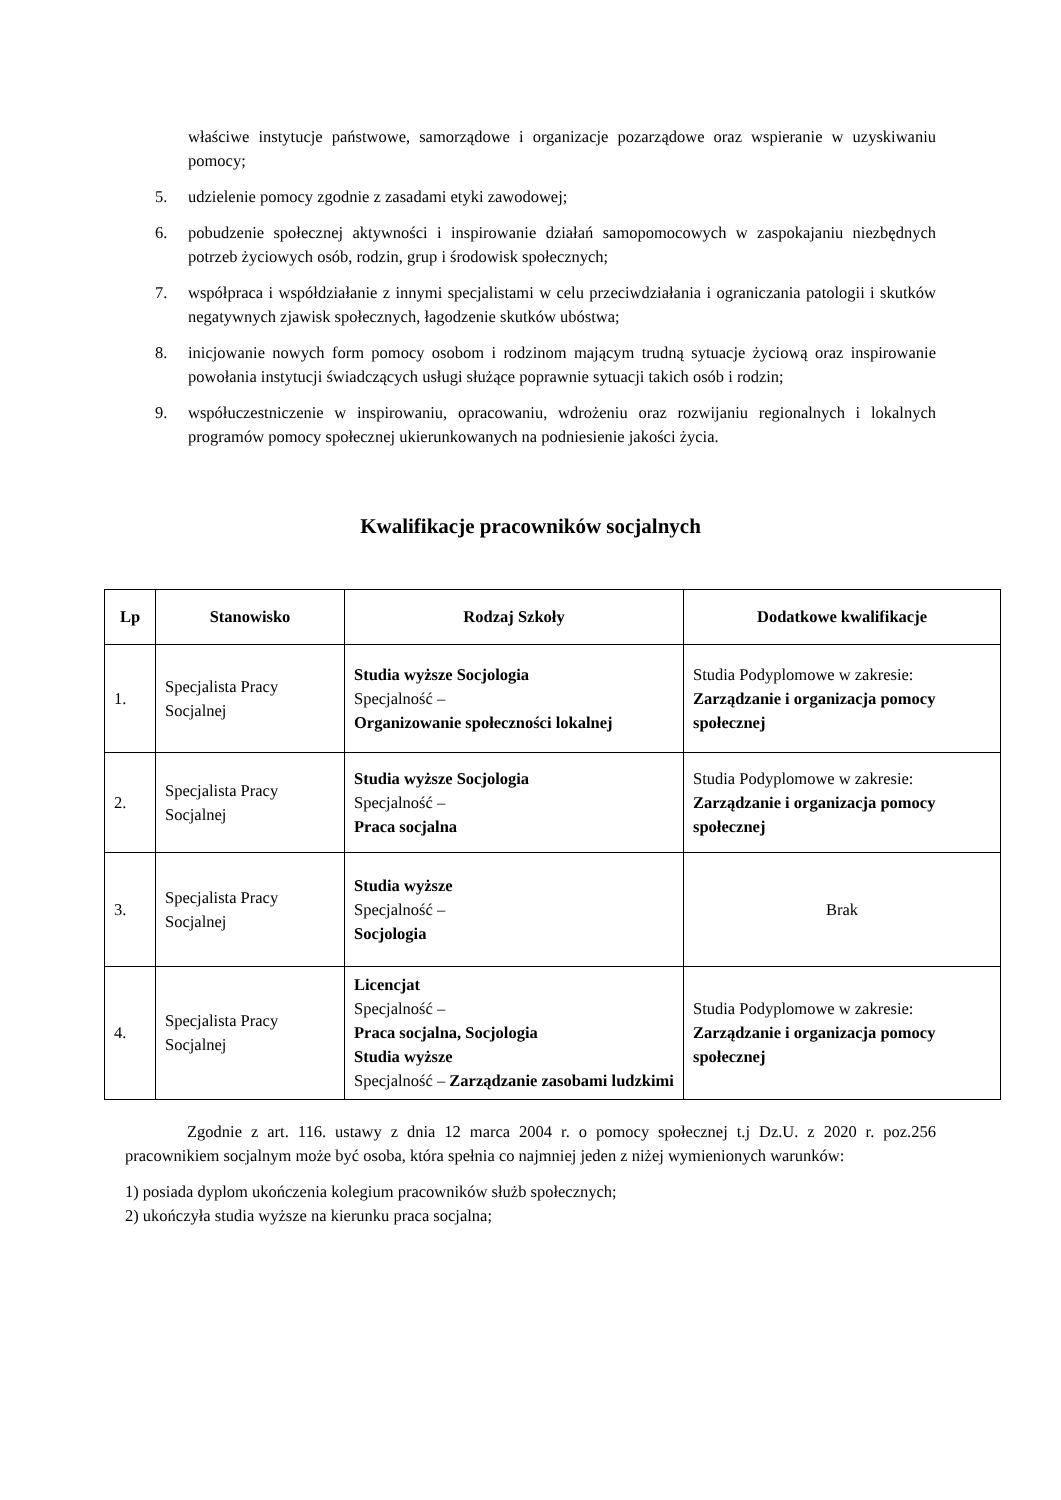właściwe instytucje państwowe, samorządowe i organizacje pozarządowe oraz wspieranie w uzyskiwaniu pomocy;
5. udzielenie pomocy zgodnie z zasadami etyki zawodowej;
6. pobudzenie społecznej aktywności i inspirowanie działań samopomocowych w zaspokajaniu niezbędnych potrzeb życiowych osób, rodzin, grup i środowisk społecznych;
7. współpraca i współdziałanie z innymi specjalistami w celu przeciwdziałania i ograniczania patologii i skutków negatywnych zjawisk społecznych, łagodzenie skutków ubóstwa;
8. inicjowanie nowych form pomocy osobom i rodzinom mającym trudną sytuacje życiową oraz inspirowanie powołania instytucji świadczących usługi służące poprawnie sytuacji takich osób i rodzin;
9. współuczestniczenie w inspirowaniu, opracowaniu, wdrożeniu oraz rozwijaniu regionalnych i lokalnych programów pomocy społecznej ukierunkowanych na podniesienie jakości życia.
Kwalifikacje pracowników socjalnych
| Lp | Stanowisko | Rodzaj Szkoły | Dodatkowe kwalifikacje |
| --- | --- | --- | --- |
| 1. | Specjalista Pracy Socjalnej | Studia wyższe Socjologia Specjalność – Organizowanie społeczności lokalnej | Studia Podyplomowe w zakresie: Zarządzanie i organizacja pomocy społecznej |
| 2. | Specjalista Pracy Socjalnej | Studia wyższe Socjologia Specjalność – Praca socjalna | Studia Podyplomowe w zakresie: Zarządzanie i organizacja pomocy społecznej |
| 3. | Specjalista Pracy Socjalnej | Studia wyższe Specjalność – Socjologia | Brak |
| 4. | Specjalista Pracy Socjalnej | Licencjat Specjalność – Praca socjalna, Socjologia Studia wyższe Specjalność – Zarządzanie zasobami ludzkimi | Studia Podyplomowe w zakresie: Zarządzanie i organizacja pomocy społecznej |
Zgodnie z art. 116. ustawy z dnia 12 marca 2004 r. o pomocy społecznej t.j Dz.U. z 2020 r. poz.256 pracownikiem socjalnym może być osoba, która spełnia co najmniej jeden z niżej wymienionych warunków:
1) posiada dyplom ukończenia kolegium pracowników służb społecznych;
2) ukończyła studia wyższe na kierunku praca socjalna;